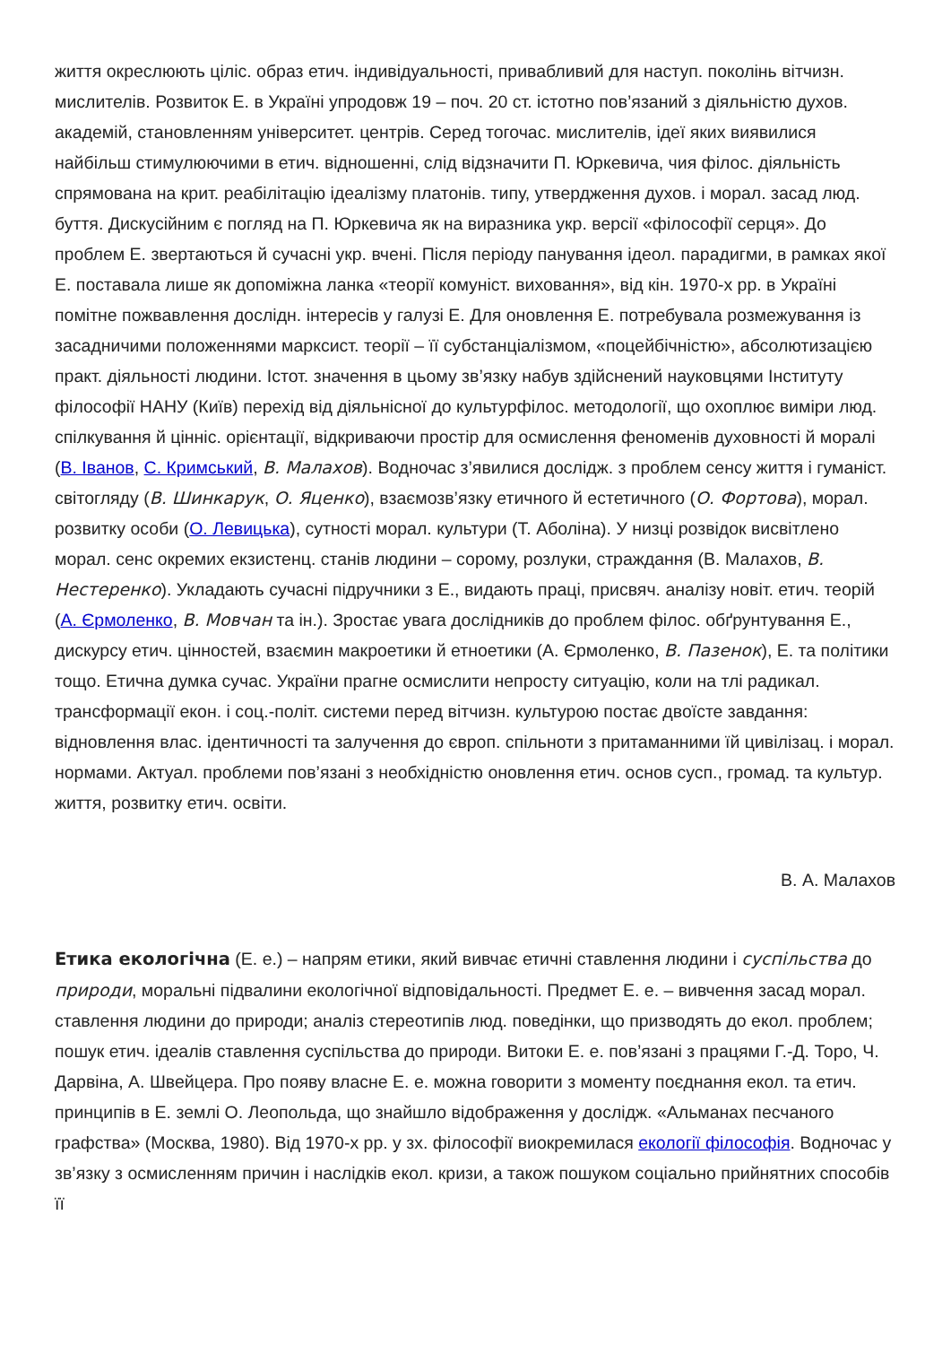життя окреслюють цiлiс. образ етич. iндивiдуальностi, привабливий для наступ. поколiнь вiтчизн. мислителiв. Розвиток Е. в Українi упродовж 19 – поч. 20 ст. iстотно пов’язаний з дiяльнiстю духов. академiй, становленням унiверситет. центрiв. Серед тогочас. мислителiв, iдеї яких виявилися найбiльш стимулюючими в етич. вiдношеннi, слiд вiдзначити П. Юркевича, чия фiлос. дiяльнiсть спрямована на крит. реабiлiтацiю iдеалiзму платонiв. типу, утвердження духов. i морал. засад люд. буття. Дискусiйним є погляд на П. Юркевича як на виразника укр. версiї «фiлософiї серця». До проблем Е. звертаються й сучаснi укр. вченi. Пiсля перiоду панування iдеол. парадигми, в рамках якої Е. поставала лише як допомiжна ланка «теорiї комунiст. виховання», вiд кiн. 1970-х рр. в Українi помiтне пожвавлення дослiдн. iнтересiв у галузi Е. Для оновлення Е. потребувала розмежування iз засадничими положеннями марксист. теорiї – її субстанцiалiзмом, «поцейбiчнiстю», абсолютизацiєю практ. дiяльностi людини. Iстот. значення в цьому зв’язку набув здiйснений науковцями Iнституту фiлософiї НАНУ (Київ) перехiд вiд дiяльнiсної до культурфiлос. методологiї, що охоплює вимiри люд. спiлкування й цiннiс. орiєнтацiї, вiдкриваючи простiр для осмислення феноменiв духовностi й моралi (В. Iванов, С. Кримський, В. Малахов). Водночас з’явилися дослiдж. з проблем сенсу життя i гуманiст. свiтогляду (В. Шинкарук, О. Яценко), взаємозв’язку етичного й естетичного (О. Фортова), морал. розвитку особи (О. Левицька), сутностi морал. культури (Т. Аболiна). У низцi розвiдок висвiтлено морал. сенс окремих екзистенц. станiв людини – сорому, розлуки, страждання (В. Малахов, В. Нестеренко). Укладають сучаснi пiдручники з Е., видають працi, присвяч. аналiзу новiт. етич. теорiй (А. Єрмоленко, В. Мовчан та iн.). Зростає увага дослiдникiв до проблем фiлос. обґрунтування Е., дискурсу етич. цiнностей, взаємин макроетики й етноетики (А. Єрмоленко, В. Пазенок), Е. та полiтики тощо. Етична думка сучас. України прагне осмислити непросту ситуацiю, коли на тлi радикал. трансформацiї екон. i соц.-полiт. системи перед вiтчизн. культурою постає двоїсте завдання: вiдновлення влас. iдентичностi та залучення до європ. спiльноти з притаманними їй цивiлiзац. i морал. нормами. Актуал. проблеми пов’язанi з необхiднiстю оновлення етич. основ сусп., громад. та культур. життя, розвитку етич. освiти.
В. А. Малахов
Етика екологiчна (Е. е.) – напрям етики, який вивчає етичнi ставлення людини i суспiльства до природи, моральнi пiдвалини екологiчної вiдповiдальностi. Предмет Е. е. – вивчення засад морал. ставлення людини до природи; аналiз стереотипiв люд. поведiнки, що призводять до екол. проблем; пошук етич. iдеалiв ставлення суспiльства до природи. Витоки Е. е. пов’язанi з працями Г.-Д. Торо, Ч. Дарвiна, А. Швейцера. Про появу власне Е. е. можна говорити з моменту поєднання екол. та етич. принципiв в Е. землi О. Леопольда, що знайшло вiдображення у дослiдж. «Альманах песчаного графства» (Москва, 1980). Вiд 1970-х рр. у зх. фiлософiї виокремилася екологiї фiлософiя. Водночас у зв’язку з осмисленням причин i наслiдкiв екол. кризи, а також пошуком соцiально прийнятних способiв її